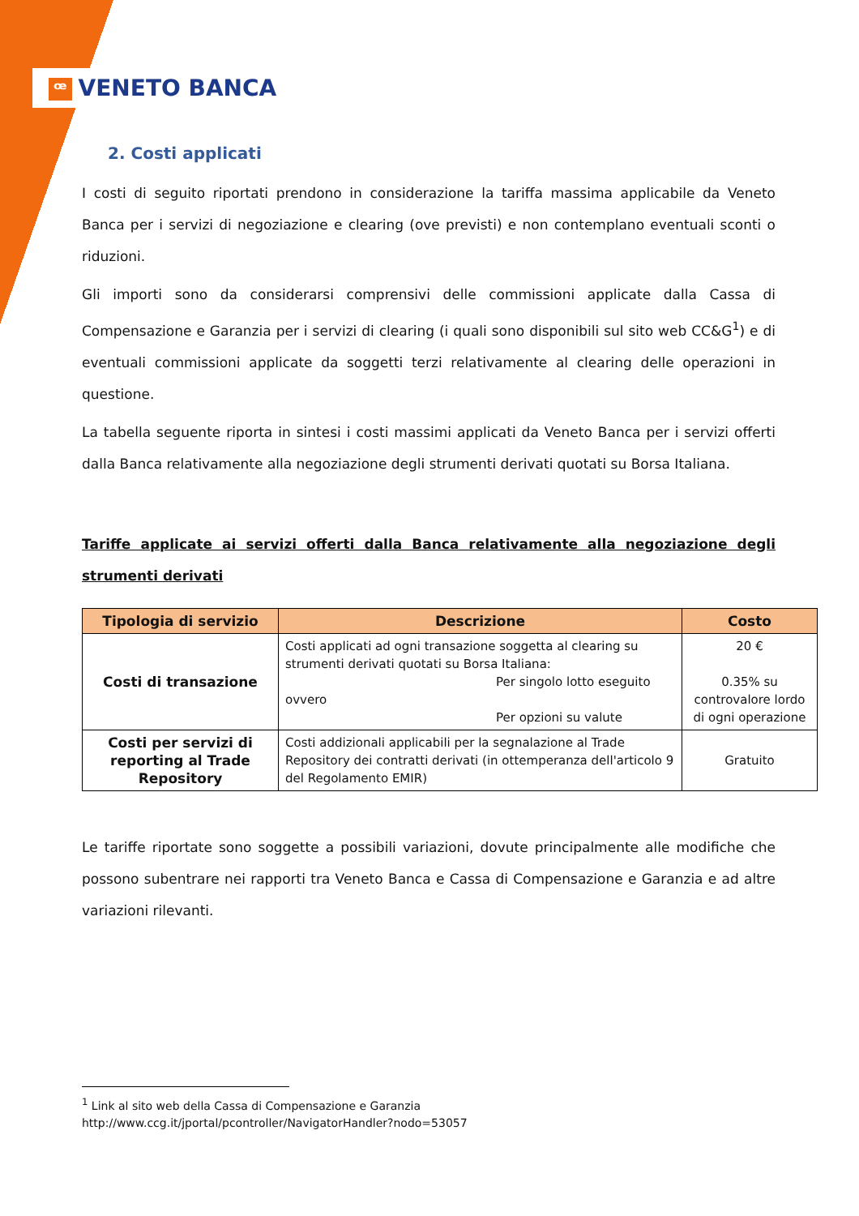ꟹ VENETO BANCA
2. Costi applicati
I costi di seguito riportati prendono in considerazione la tariffa massima applicabile da Veneto Banca per i servizi di negoziazione e clearing (ove previsti) e non contemplano eventuali sconti o riduzioni.
Gli importi sono da considerarsi comprensivi delle commissioni applicate dalla Cassa di Compensazione e Garanzia per i servizi di clearing (i quali sono disponibili sul sito web CC&G<sup>1</sup>) e di eventuali commissioni applicate da soggetti terzi relativamente al clearing delle operazioni in questione.
La tabella seguente riporta in sintesi i costi massimi applicati da Veneto Banca per i servizi offerti dalla Banca relativamente alla negoziazione degli strumenti derivati quotati su Borsa Italiana.
Tariffe applicate ai servizi offerti dalla Banca relativamente alla negoziazione degli strumenti derivati
| Tipologia di servizio | Descrizione | Costo |
| --- | --- | --- |
| Costi di transazione | Costi applicati ad ogni transazione soggetta al clearing su strumenti derivati quotati su Borsa Italiana: Per singolo lotto eseguito ovvero Per opzioni su valute | 20 € 0.35% su controvalore lordo di ogni operazione |
| Costi per servizi di reporting al Trade Repository | Costi addizionali applicabili per la segnalazione al Trade Repository dei contratti derivati (in ottemperanza dell'articolo 9 del Regolamento EMIR) | Gratuito |
Le tariffe riportate sono soggette a possibili variazioni, dovute principalmente alle modifiche che possono subentrare nei rapporti tra Veneto Banca e Cassa di Compensazione e Garanzia e ad altre variazioni rilevanti.
<sup>1</sup> Link al sito web della Cassa di Compensazione e Garanzia
http://www.ccg.it/jportal/pcontroller/NavigatorHandler?nodo=53057